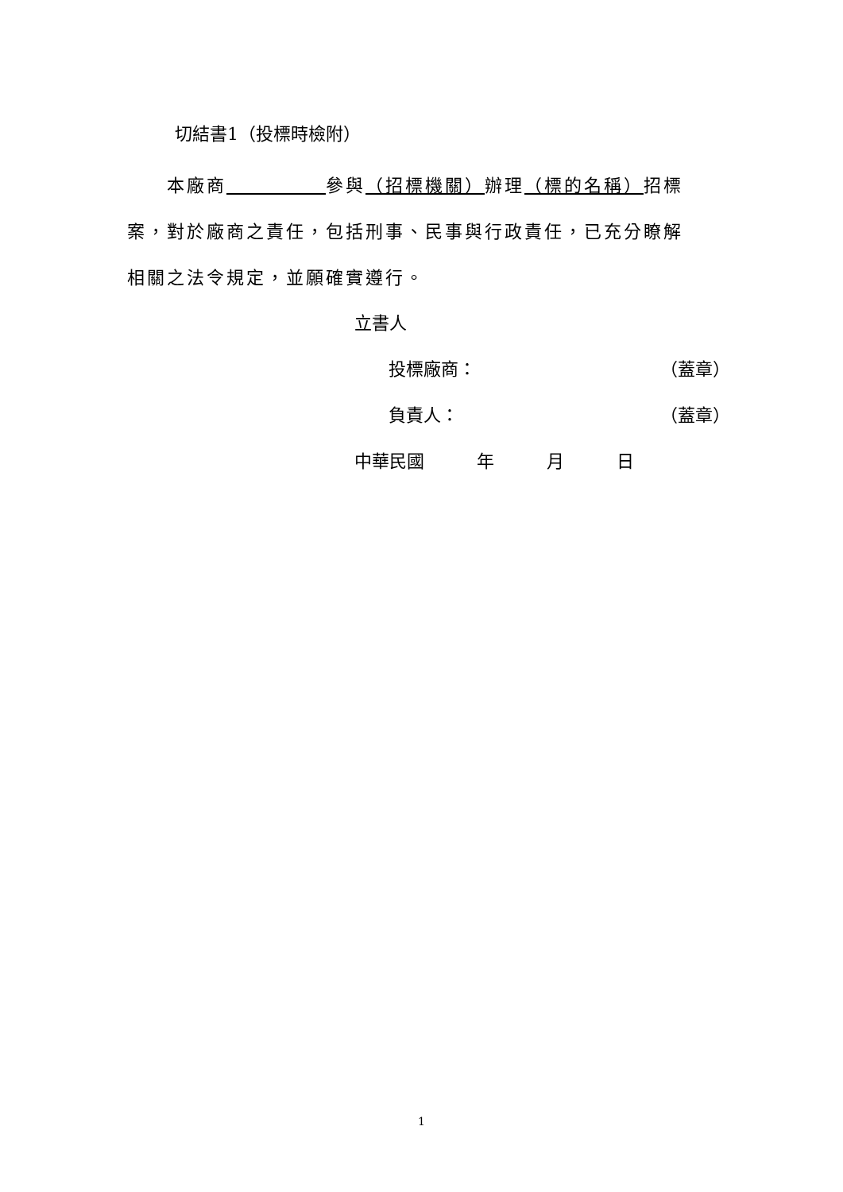切結書1（投標時檢附）
　　本廠商　　　　　 參與（招標機關）辦理（標的名稱）招標案，對於廠商之責任，包括刑事、民事與行政責任，已充分瞭解相關之法令規定，並願確實遵行。
立書人
投標廠商： （蓋章）
負責人： （蓋章）
中華民國　　　年　　　月　　　日
1